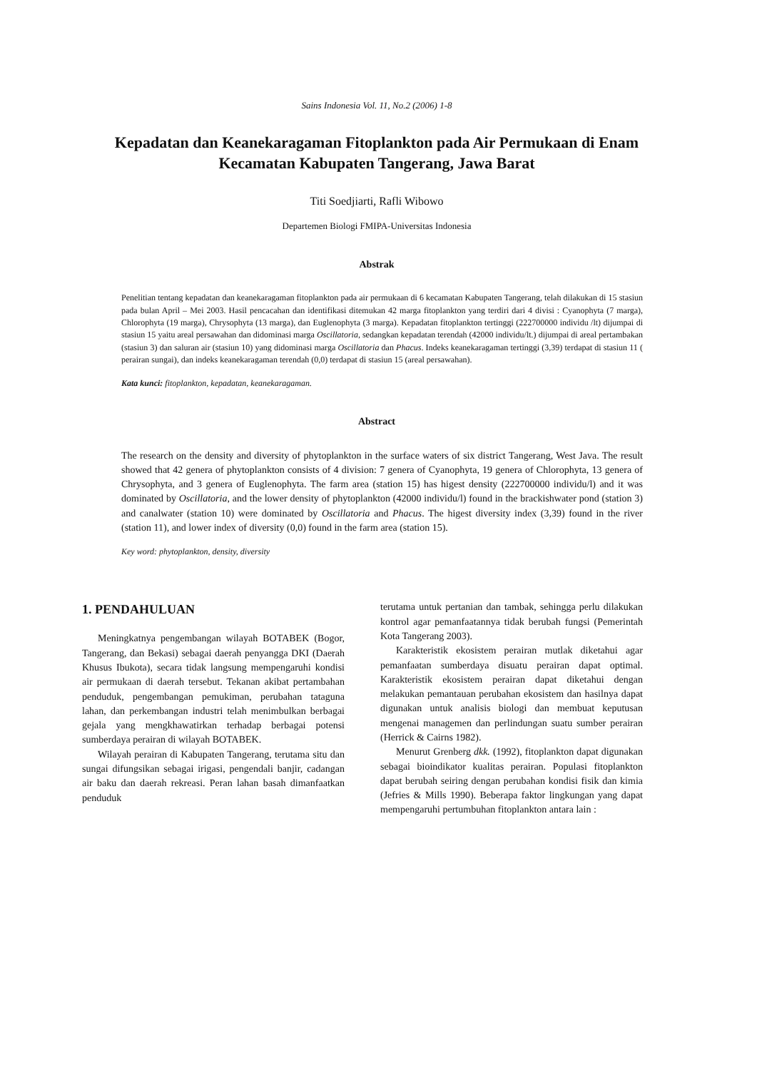Sains Indonesia Vol. 11, No.2 (2006) 1-8
Kepadatan dan Keanekaragaman Fitoplankton pada Air Permukaan di Enam Kecamatan Kabupaten Tangerang, Jawa Barat
Titi Soedjiarti, Rafli Wibowo
Departemen Biologi FMIPA-Universitas Indonesia
Abstrak
Penelitian tentang kepadatan dan keanekaragaman fitoplankton pada air permukaan di 6 kecamatan Kabupaten Tangerang, telah dilakukan di 15 stasiun pada bulan April – Mei 2003. Hasil pencacahan dan identifikasi ditemukan 42 marga fitoplankton yang terdiri dari 4 divisi : Cyanophyta (7 marga), Chlorophyta (19 marga), Chrysophyta (13 marga), dan Euglenophyta (3 marga). Kepadatan fitoplankton tertinggi (222700000 individu /lt) dijumpai di stasiun 15 yaitu areal persawahan dan didominasi marga Oscillatoria, sedangkan kepadatan terendah (42000 individu/lt.) dijumpai di areal pertambakan (stasiun 3) dan saluran air (stasiun 10) yang didominasi marga Oscillatoria dan Phacus. Indeks keanekaragaman tertinggi (3,39) terdapat di stasiun 11 ( perairan sungai), dan indeks keanekaragaman terendah (0,0) terdapat di stasiun 15 (areal persawahan).
Kata kunci: fitoplankton, kepadatan, keanekaragaman.
Abstract
The research on the density and diversity of phytoplankton in the surface waters of six district Tangerang, West Java. The result showed that 42 genera of phytoplankton consists of 4 division: 7 genera of Cyanophyta, 19 genera of Chlorophyta, 13 genera of Chrysophyta, and 3 genera of Euglenophyta. The farm area (station 15) has higest density (222700000 individu/l) and it was dominated by Oscillatoria, and the lower density of phytoplankton (42000 individu/l) found in the brackishwater pond (station 3) and canalwater (station 10) were dominated by Oscillatoria and Phacus. The higest diversity index (3,39) found in the river (station 11), and lower index of diversity (0,0) found in the farm area (station 15).
Key word: phytoplankton, density, diversity
1. PENDAHULUAN
Meningkatnya pengembangan wilayah BOTABEK (Bogor, Tangerang, dan Bekasi) sebagai daerah penyangga DKI (Daerah Khusus Ibukota), secara tidak langsung mempengaruhi kondisi air permukaan di daerah tersebut. Tekanan akibat pertambahan penduduk, pengembangan pemukiman, perubahan tataguna lahan, dan perkembangan industri telah menimbulkan berbagai gejala yang mengkhawatirkan terhadap berbagai potensi sumberdaya perairan di wilayah BOTABEK.
Wilayah perairan di Kabupaten Tangerang, terutama situ dan sungai difungsikan sebagai irigasi, pengendali banjir, cadangan air baku dan daerah rekreasi. Peran lahan basah dimanfaatkan penduduk
terutama untuk pertanian dan tambak, sehingga perlu dilakukan kontrol agar pemanfaatannya tidak berubah fungsi (Pemerintah Kota Tangerang 2003).
Karakteristik ekosistem perairan mutlak diketahui agar pemanfaatan sumberdaya disuatu perairan dapat optimal. Karakteristik ekosistem perairan dapat diketahui dengan melakukan pemantauan perubahan ekosistem dan hasilnya dapat digunakan untuk analisis biologi dan membuat keputusan mengenai managemen dan perlindungan suatu sumber perairan (Herrick & Cairns 1982).
Menurut Grenberg dkk. (1992), fitoplankton dapat digunakan sebagai bioindikator kualitas perairan. Populasi fitoplankton dapat berubah seiring dengan perubahan kondisi fisik dan kimia (Jefries & Mills 1990). Beberapa faktor lingkungan yang dapat mempengaruhi pertumbuhan fitoplankton antara lain :